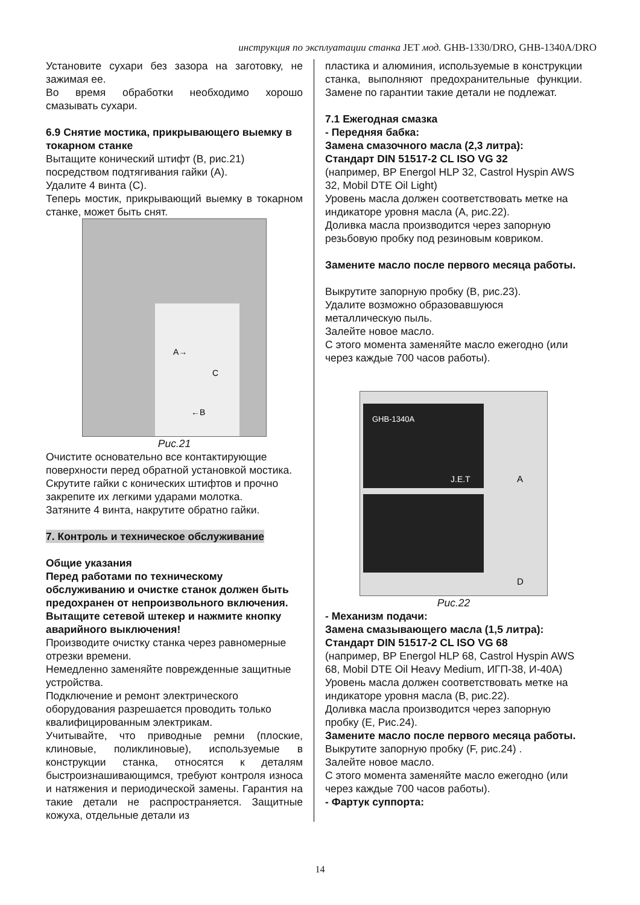инструкция по эксплуатации станка JET мод. GHB-1330/DRO, GHB-1340A/DRO
Установите сухари без зазора на заготовку, не зажимая ее.
Во время обработки необходимо хорошо смазывать сухари.
6.9 Снятие мостика, прикрывающего выемку в токарном станке
Вытащите конический штифт (B, рис.21) посредством подтягивания гайки (A).
Удалите 4 винта (C).
Теперь мостик, прикрывающий выемку в токарном станке, может быть снят.
A→
C
←B
Рис.21
Очистите основательно все контактирующие поверхности перед обратной установкой мостика.
Скрутите гайки с конических штифтов и прочно закрепите их легкими ударами молотка.
Затяните 4 винта, накрутите обратно гайки.
7. Контроль и техническое обслуживание
Общие указания
Перед работами по техническому обслуживанию и очистке станок должен быть предохранен от непроизвольного включения.
Вытащите сетевой штекер и нажмите кнопку аварийного выключения!
Производите очистку станка через равномерные отрезки времени.
Немедленно заменяйте поврежденные защитные устройства.
Подключение и ремонт электрического оборудования разрешается проводить только квалифицированным электрикам.
Учитывайте, что приводные ремни (плоские, клиновые, поликлиновые), используемые в конструкции станка, относятся к деталям быстроизнашивающимся, требуют контроля износа и натяжения и периодической замены. Гарантия на такие детали не распространяется. Защитные кожуха, отдельные детали из
пластика и алюминия, используемые в конструкции станка, выполняют предохранительные функции. Замене по гарантии такие детали не подлежат.
7.1 Ежегодная смазка
- Передняя бабка:
Замена смазочного масла (2,3 литра):
Стандарт DIN 51517-2 CL ISO VG 32
(например, BP Energol HLP 32, Castrol Hyspin AWS 32, Mobil DTE Oil Light)
Уровень масла должен соответствовать метке на индикаторе уровня масла (A, рис.22).
Доливка масла производится через запорную резьбовую пробку под резиновым ковриком.
Замените масло после первого месяца работы.
Выкрутите запорную пробку (B, рис.23).
Удалите возможно образовавшуюся металлическую пыль.
Залейте новое масло.
С этого момента заменяйте масло ежегодно (или через каждые 700 часов работы).
GHB-1340A
J.E.T
A
D
Рис.22
- Механизм подачи:
Замена смазывающего масла (1,5 литра):
Стандарт DIN 51517-2 CL ISO VG 68
(например, BP Energol HLP 68, Castrol Hyspin AWS 68, Mobil DTE Oil Heavy Medium, ИГП-38, И-40А)
Уровень масла должен соответствовать метке на индикаторе уровня масла (B, рис.22).
Доливка масла производится через запорную пробку (E, Рис.24).
Замените масло после первого месяца работы.
Выкрутите запорную пробку (F, рис.24) .
Залейте новое масло.
С этого момента заменяйте масло ежегодно (или через каждые 700 часов работы).
- Фартук суппорта:
14